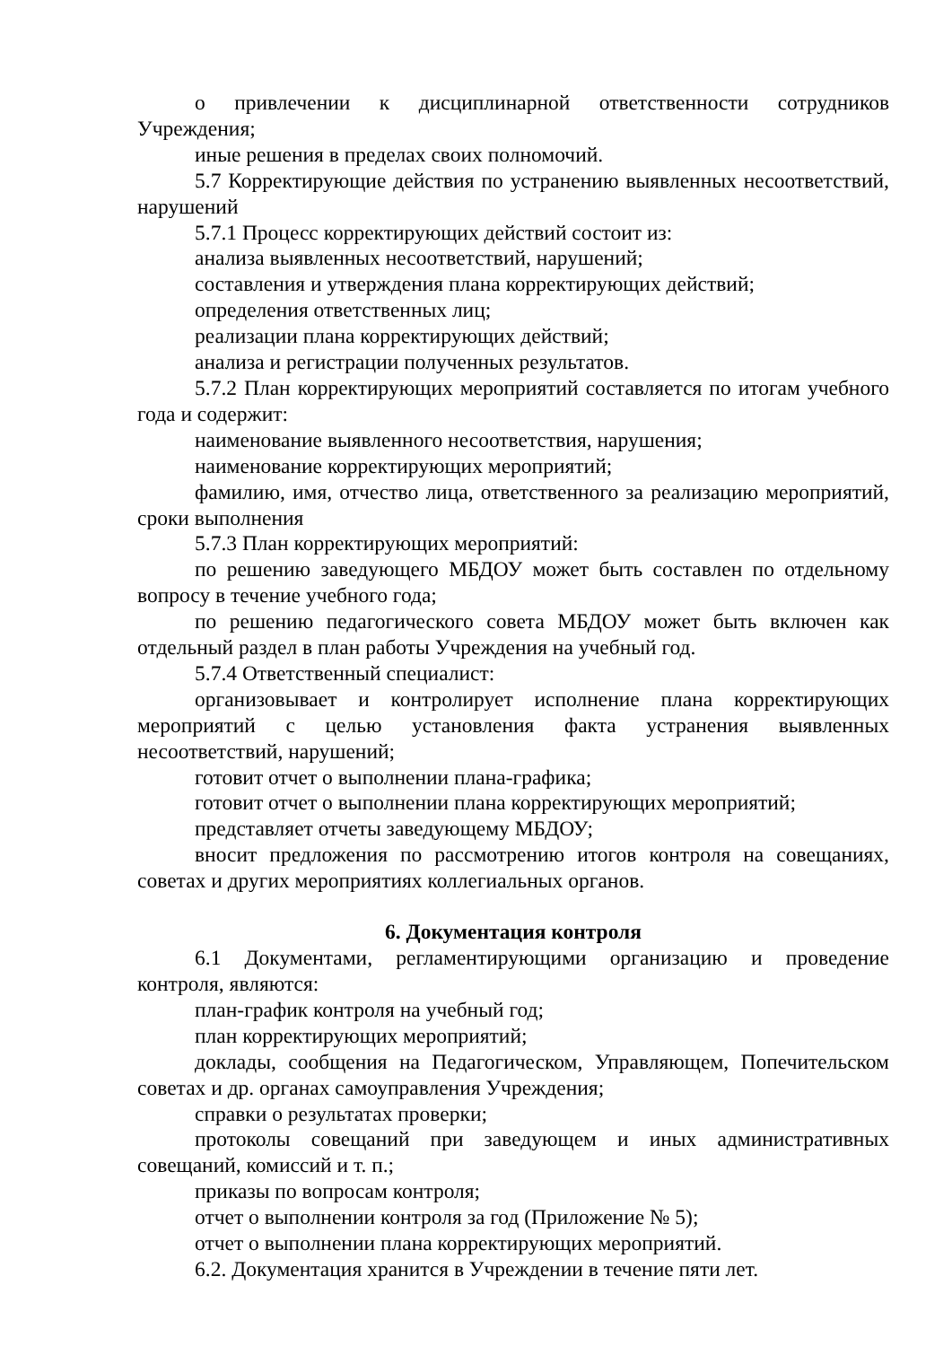о привлечении к дисциплинарной ответственности сотрудников Учреждения;
иные решения в пределах своих полномочий.
5.7 Корректирующие действия по устранению выявленных несоответствий, нарушений
5.7.1 Процесс корректирующих действий состоит из:
анализа выявленных несоответствий, нарушений;
составления и утверждения плана корректирующих действий;
определения ответственных лиц;
реализации плана корректирующих действий;
анализа и регистрации полученных результатов.
5.7.2 План корректирующих мероприятий составляется по итогам учебного года и содержит:
наименование выявленного несоответствия, нарушения;
наименование корректирующих мероприятий;
фамилию, имя, отчество лица, ответственного за реализацию мероприятий, сроки выполнения
5.7.3 План корректирующих мероприятий:
по решению заведующего МБДОУ может быть составлен по отдельному вопросу в течение учебного года;
по решению педагогического совета МБДОУ может быть включен как отдельный раздел в план работы Учреждения на учебный год.
5.7.4 Ответственный специалист:
организовывает и контролирует исполнение плана корректирующих мероприятий с целью установления факта устранения выявленных несоответствий, нарушений;
готовит отчет о выполнении плана-графика;
готовит отчет о выполнении плана корректирующих мероприятий;
представляет отчеты заведующему МБДОУ;
вносит предложения по рассмотрению итогов контроля на совещаниях, советах и других мероприятиях коллегиальных органов.
6. Документация контроля
6.1 Документами, регламентирующими организацию и проведение контроля, являются:
план-график контроля на учебный год;
план корректирующих мероприятий;
доклады, сообщения на Педагогическом, Управляющем, Попечительском советах и др. органах самоуправления Учреждения;
справки о результатах проверки;
протоколы совещаний при заведующем и иных административных совещаний, комиссий и т. п.;
приказы по вопросам контроля;
отчет о выполнении контроля за год (Приложение № 5);
отчет о выполнении плана корректирующих мероприятий.
6.2. Документация хранится в Учреждении в течение пяти лет.